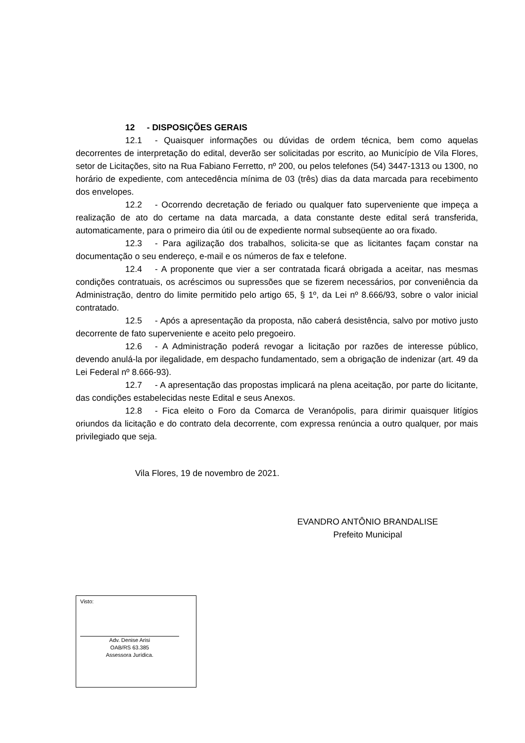12 - DISPOSIÇÕES GERAIS
12.1 - Quaisquer informações ou dúvidas de ordem técnica, bem como aquelas decorrentes de interpretação do edital, deverão ser solicitadas por escrito, ao Município de Vila Flores, setor de Licitações, sito na Rua Fabiano Ferretto, nº 200, ou pelos telefones (54) 3447-1313 ou 1300, no horário de expediente, com antecedência mínima de 03 (três) dias da data marcada para recebimento dos envelopes.
12.2 - Ocorrendo decretação de feriado ou qualquer fato superveniente que impeça a realização de ato do certame na data marcada, a data constante deste edital será transferida, automaticamente, para o primeiro dia útil ou de expediente normal subseqüente ao ora fixado.
12.3 - Para agilização dos trabalhos, solicita-se que as licitantes façam constar na documentação o seu endereço, e-mail e os números de fax e telefone.
12.4 - A proponente que vier a ser contratada ficará obrigada a aceitar, nas mesmas condições contratuais, os acréscimos ou supressões que se fizerem necessários, por conveniência da Administração, dentro do limite permitido pelo artigo 65, § 1º, da Lei nº 8.666/93, sobre o valor inicial contratado.
12.5 - Após a apresentação da proposta, não caberá desistência, salvo por motivo justo decorrente de fato superveniente e aceito pelo pregoeiro.
12.6 - A Administração poderá revogar a licitação por razões de interesse público, devendo anulá-la por ilegalidade, em despacho fundamentado, sem a obrigação de indenizar (art. 49 da Lei Federal nº 8.666-93).
12.7 - A apresentação das propostas implicará na plena aceitação, por parte do licitante, das condições estabelecidas neste Edital e seus Anexos.
12.8 - Fica eleito o Foro da Comarca de Veranópolis, para dirimir quaisquer litígios oriundos da licitação e do contrato dela decorrente, com expressa renúncia a outro qualquer, por mais privilegiado que seja.
Vila Flores, 19 de novembro de 2021.
EVANDRO ANTÔNIO BRANDALISE
Prefeito Municipal
Visto:
Adv. Denise Arisi
OAB/RS 63.385
Assessora Jurídica.